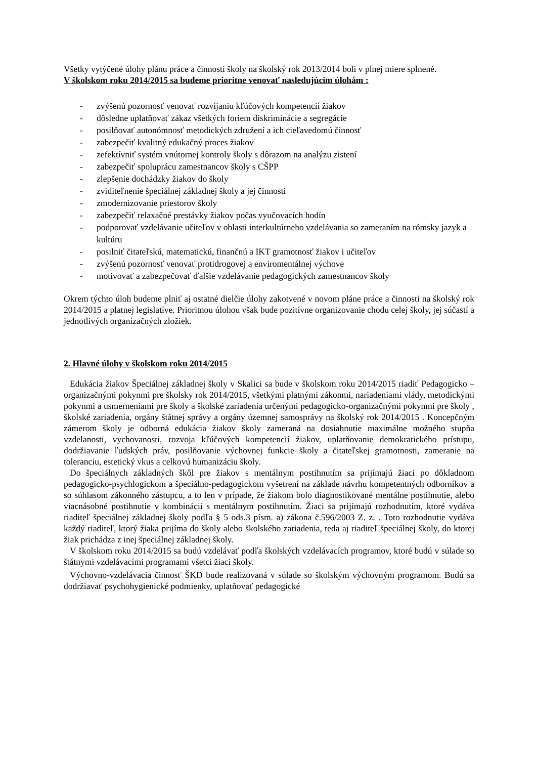Všetky vytýčené úlohy plánu práce a činnosti školy na školský rok 2013/2014 boli v plnej miere splnené.
V školskom roku 2014/2015 sa budeme prioritne venovať nasledujúcim úlohám :
- zvýšenú pozornosť venovať rozvíjaniu kľúčových kompetencií žiakov
- dôsledne uplatňovať zákaz všetkých foriem diskriminácie a segregácie
- posilňovať autonómnosť metodických združení a ich cieľavedomú činnosť
- zabezpečiť kvalitný edukačný proces žiakov
- zefektívniť systém vnútornej kontroly školy s dôrazom na analýzu zistení
- zabezpečiť spoluprácu zamestnancov školy s CŠPP
- zlepšenie dochádzky žiakov do školy
- zviditeľnenie špeciálnej základnej školy a jej činnosti
- zmodernizovanie priestorov školy
- zabezpečiť relaxačné prestávky žiakov počas vyučovacích hodín
- podporovať vzdelávanie učiteľov v oblasti interkultúrneho vzdelávania so zameraním na rómsky jazyk a kultúru
- posilniť čitateľskú, matematickú, finančnú a IKT gramotnosť žiakov i učiteľov
- zvýšenú pozornosť venovať protidrogovej a enviromentálnej výchove
- motivovať a zabezpečovať ďalšie vzdelávanie pedagogických zamestnancov školy
Okrem týchto úloh budeme plniť aj ostatné dielčie úlohy zakotvené v novom pláne práce a činnosti na školský rok 2014/2015 a platnej legislatíve. Prioritnou úlohou však bude pozitívne organizovanie chodu celej školy, jej súčastí a jednotlivých organizačných zložiek.
2. Hlavné úlohy v školskom roku 2014/2015
Edukácia žiakov Špeciálnej základnej školy v Skalici sa bude v školskom roku 2014/2015 riadiť Pedagogicko – organizačnými pokynmi pre školsky rok 2014/2015, všetkými platnými zákonmi, nariadeniami vlády, metodickými pokynmi a usmerneniami pre školy a školské zariadenia určenými pedagogicko-organizačnými pokynmi pre školy , školské zariadenia, orgány štátnej správy a orgány územnej samosprávy na školský rok 2014/2015 . Koncepčným zámerom školy je odborná edukácia žiakov školy zameraná na dosiahnutie maximálne možného stupňa vzdelanosti, vychovanosti, rozvoja kľúčových kompetencií žiakov, uplatňovanie demokratického prístupu, dodržiavanie ľudských práv, posilňovanie výchovnej funkcie školy a čitateľskej gramotnosti, zameranie na toleranciu, estetický vkus a celkovú humanizáciu školy.
Do špeciálnych základných škôl pre žiakov s mentálnym postihnutím sa prijímajú žiaci po dôkladnom pedagogicko-psychlogickom a špeciálno-pedagogickom vyšetrení na základe návrhu kompetentných odborníkov a so súhlasom zákonného zástupcu, a to len v prípade, že žiakom bolo diagnostikované mentálne postihnutie, alebo viacnásobné postihnutie v kombinácii s mentálnym postihnutím. Žiaci sa prijímajú rozhodnutím, ktoré vydáva riaditeľ špeciálnej základnej školy podľa § 5 ods.3 písm. a) zákona č.596/2003 Z. z. . Toto rozhodnutie vydáva každý riaditeľ, ktorý žiaka prijíma do školy alebo školského zariadenia, teda aj riaditeľ špeciálnej školy, do ktorej žiak prichádza z inej špeciálnej základnej školy.
V školskom roku 2014/2015 sa budú vzdelávať podľa školských vzdelávacích programov, ktoré budú v súlade so štátnymi vzdelávacími programami všetci žiaci školy.
Výchovno-vzdelávacia činnosť ŠKD bude realizovaná v súlade so školským výchovným programom. Budú sa dodržiavať psychohygienické podmienky, uplatňovať pedagogické